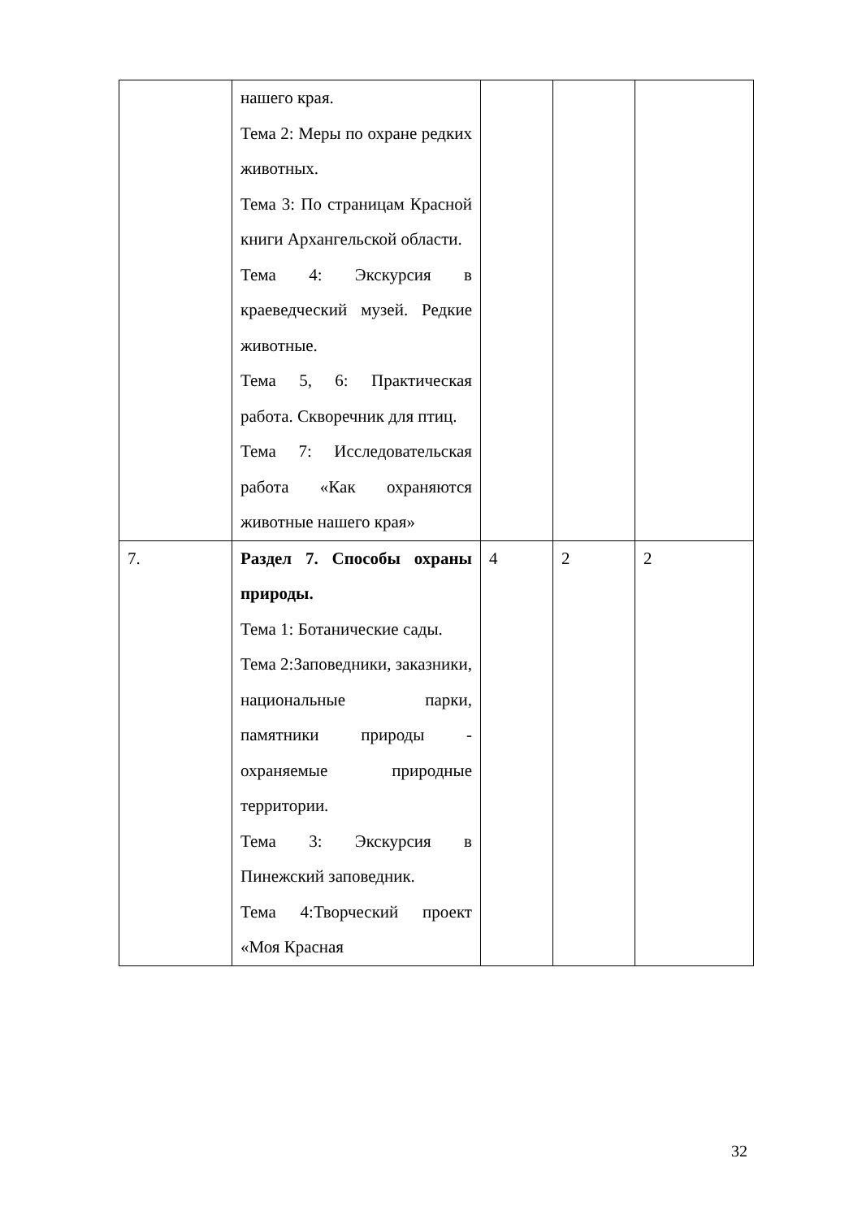| | нашего края. Тема 2: Меры по охране редких животных. Тема 3: По страницам Красной книги Архангельской области. Тема 4: Экскурсия в краеведческий музей. Редкие животные. Тема 5, 6: Практическая работа. Скворечник для птиц. Тема 7: Исследовательская работа «Как охраняются животные нашего края» | | | |
| 7. | Раздел 7. Способы охраны природы. Тема 1: Ботанические сады. Тема 2:Заповедники, заказники, национальные парки, памятники природы - охраняемые природные территории. Тема 3: Экскурсия в Пинежский заповедник. Тема 4:Творческий проект «Моя Красная | 4 | 2 | 2 |
32